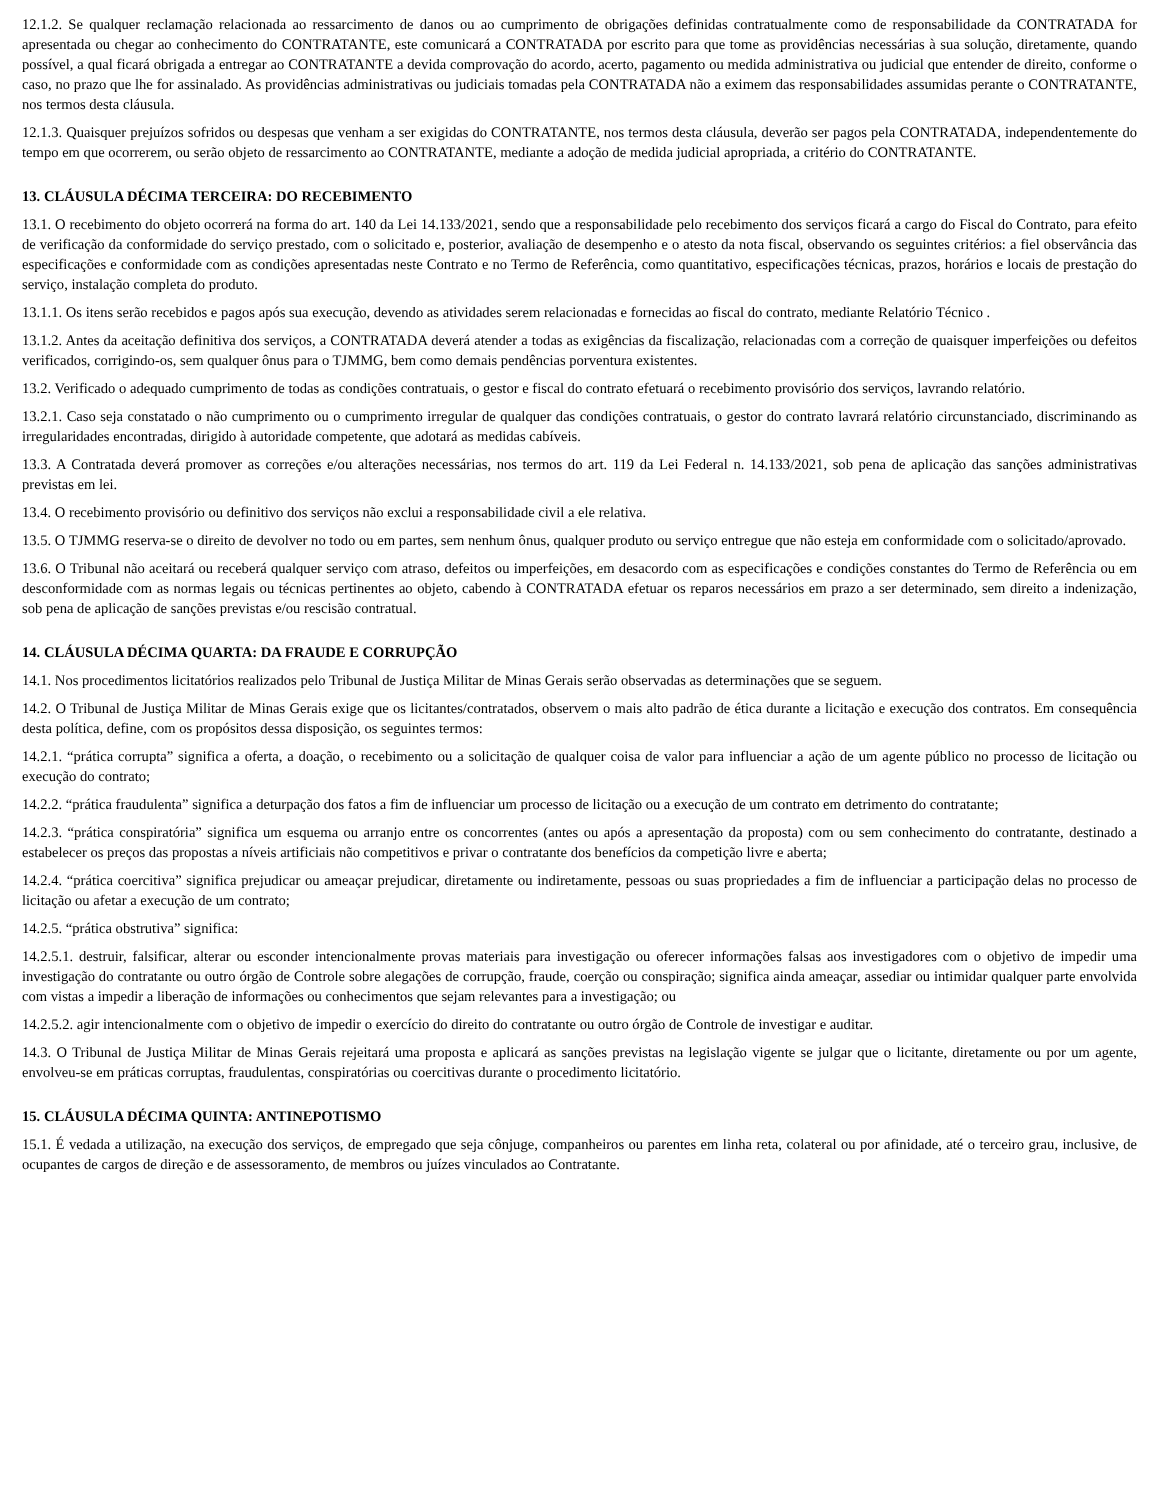12.1.2. Se qualquer reclamação relacionada ao ressarcimento de danos ou ao cumprimento de obrigações definidas contratualmente como de responsabilidade da CONTRATADA for apresentada ou chegar ao conhecimento do CONTRATANTE, este comunicará a CONTRATADA por escrito para que tome as providências necessárias à sua solução, diretamente, quando possível, a qual ficará obrigada a entregar ao CONTRATANTE a devida comprovação do acordo, acerto, pagamento ou medida administrativa ou judicial que entender de direito, conforme o caso, no prazo que lhe for assinalado. As providências administrativas ou judiciais tomadas pela CONTRATADA não a eximem das responsabilidades assumidas perante o CONTRATANTE, nos termos desta cláusula.
12.1.3. Quaisquer prejuízos sofridos ou despesas que venham a ser exigidas do CONTRATANTE, nos termos desta cláusula, deverão ser pagos pela CONTRATADA, independentemente do tempo em que ocorrerem, ou serão objeto de ressarcimento ao CONTRATANTE, mediante a adoção de medida judicial apropriada, a critério do CONTRATANTE.
13. CLÁUSULA DÉCIMA TERCEIRA: DO RECEBIMENTO
13.1. O recebimento do objeto ocorrerá na forma do art. 140 da Lei 14.133/2021, sendo que a responsabilidade pelo recebimento dos serviços ficará a cargo do Fiscal do Contrato, para efeito de verificação da conformidade do serviço prestado, com o solicitado e, posterior, avaliação de desempenho e o atesto da nota fiscal, observando os seguintes critérios: a fiel observância das especificações e conformidade com as condições apresentadas neste Contrato e no Termo de Referência, como quantitativo, especificações técnicas, prazos, horários e locais de prestação do serviço, instalação completa do produto.
13.1.1. Os itens serão recebidos e pagos após sua execução, devendo as atividades serem relacionadas e fornecidas ao fiscal do contrato, mediante Relatório Técnico .
13.1.2. Antes da aceitação definitiva dos serviços, a CONTRATADA deverá atender a todas as exigências da fiscalização, relacionadas com a correção de quaisquer imperfeições ou defeitos verificados, corrigindo-os, sem qualquer ônus para o TJMMG, bem como demais pendências porventura existentes.
13.2. Verificado o adequado cumprimento de todas as condições contratuais, o gestor e fiscal do contrato efetuará o recebimento provisório dos serviços, lavrando relatório.
13.2.1. Caso seja constatado o não cumprimento ou o cumprimento irregular de qualquer das condições contratuais, o gestor do contrato lavrará relatório circunstanciado, discriminando as irregularidades encontradas, dirigido à autoridade competente, que adotará as medidas cabíveis.
13.3. A Contratada deverá promover as correções e/ou alterações necessárias, nos termos do art. 119 da Lei Federal n. 14.133/2021, sob pena de aplicação das sanções administrativas previstas em lei.
13.4. O recebimento provisório ou definitivo dos serviços não exclui a responsabilidade civil a ele relativa.
13.5. O TJMMG reserva-se o direito de devolver no todo ou em partes, sem nenhum ônus, qualquer produto ou serviço entregue que não esteja em conformidade com o solicitado/aprovado.
13.6. O Tribunal não aceitará ou receberá qualquer serviço com atraso, defeitos ou imperfeições, em desacordo com as especificações e condições constantes do Termo de Referência ou em desconformidade com as normas legais ou técnicas pertinentes ao objeto, cabendo à CONTRATADA efetuar os reparos necessários em prazo a ser determinado, sem direito a indenização, sob pena de aplicação de sanções previstas e/ou rescisão contratual.
14. CLÁUSULA DÉCIMA QUARTA: DA FRAUDE E CORRUPÇÃO
14.1. Nos procedimentos licitatórios realizados pelo Tribunal de Justiça Militar de Minas Gerais serão observadas as determinações que se seguem.
14.2. O Tribunal de Justiça Militar de Minas Gerais exige que os licitantes/contratados, observem o mais alto padrão de ética durante a licitação e execução dos contratos. Em consequência desta política, define, com os propósitos dessa disposição, os seguintes termos:
14.2.1. “prática corrupta” significa a oferta, a doação, o recebimento ou a solicitação de qualquer coisa de valor para influenciar a ação de um agente público no processo de licitação ou execução do contrato;
14.2.2. “prática fraudulenta” significa a deturpação dos fatos a fim de influenciar um processo de licitação ou a execução de um contrato em detrimento do contratante;
14.2.3. “prática conspiratória” significa um esquema ou arranjo entre os concorrentes (antes ou após a apresentação da proposta) com ou sem conhecimento do contratante, destinado a estabelecer os preços das propostas a níveis artificiais não competitivos e privar o contratante dos benefícios da competição livre e aberta;
14.2.4. “prática coercitiva” significa prejudicar ou ameaçar prejudicar, diretamente ou indiretamente, pessoas ou suas propriedades a fim de influenciar a participação delas no processo de licitação ou afetar a execução de um contrato;
14.2.5. “prática obstrutiva” significa:
14.2.5.1. destruir, falsificar, alterar ou esconder intencionalmente provas materiais para investigação ou oferecer informações falsas aos investigadores com o objetivo de impedir uma investigação do contratante ou outro órgão de Controle sobre alegações de corrupção, fraude, coerção ou conspiração; significa ainda ameaçar, assediar ou intimidar qualquer parte envolvida com vistas a impedir a liberação de informações ou conhecimentos que sejam relevantes para a investigação; ou
14.2.5.2. agir intencionalmente com o objetivo de impedir o exercício do direito do contratante ou outro órgão de Controle de investigar e auditar.
14.3. O Tribunal de Justiça Militar de Minas Gerais rejeitará uma proposta e aplicará as sanções previstas na legislação vigente se julgar que o licitante, diretamente ou por um agente, envolveu-se em práticas corruptas, fraudulentas, conspiratórias ou coercitivas durante o procedimento licitatório.
15. CLÁUSULA DÉCIMA QUINTA: ANTINEPOTISMO
15.1. É vedada a utilização, na execução dos serviços, de empregado que seja cônjuge, companheiros ou parentes em linha reta, colateral ou por afinidade, até o terceiro grau, inclusive, de ocupantes de cargos de direção e de assessoramento, de membros ou juízes vinculados ao Contratante.